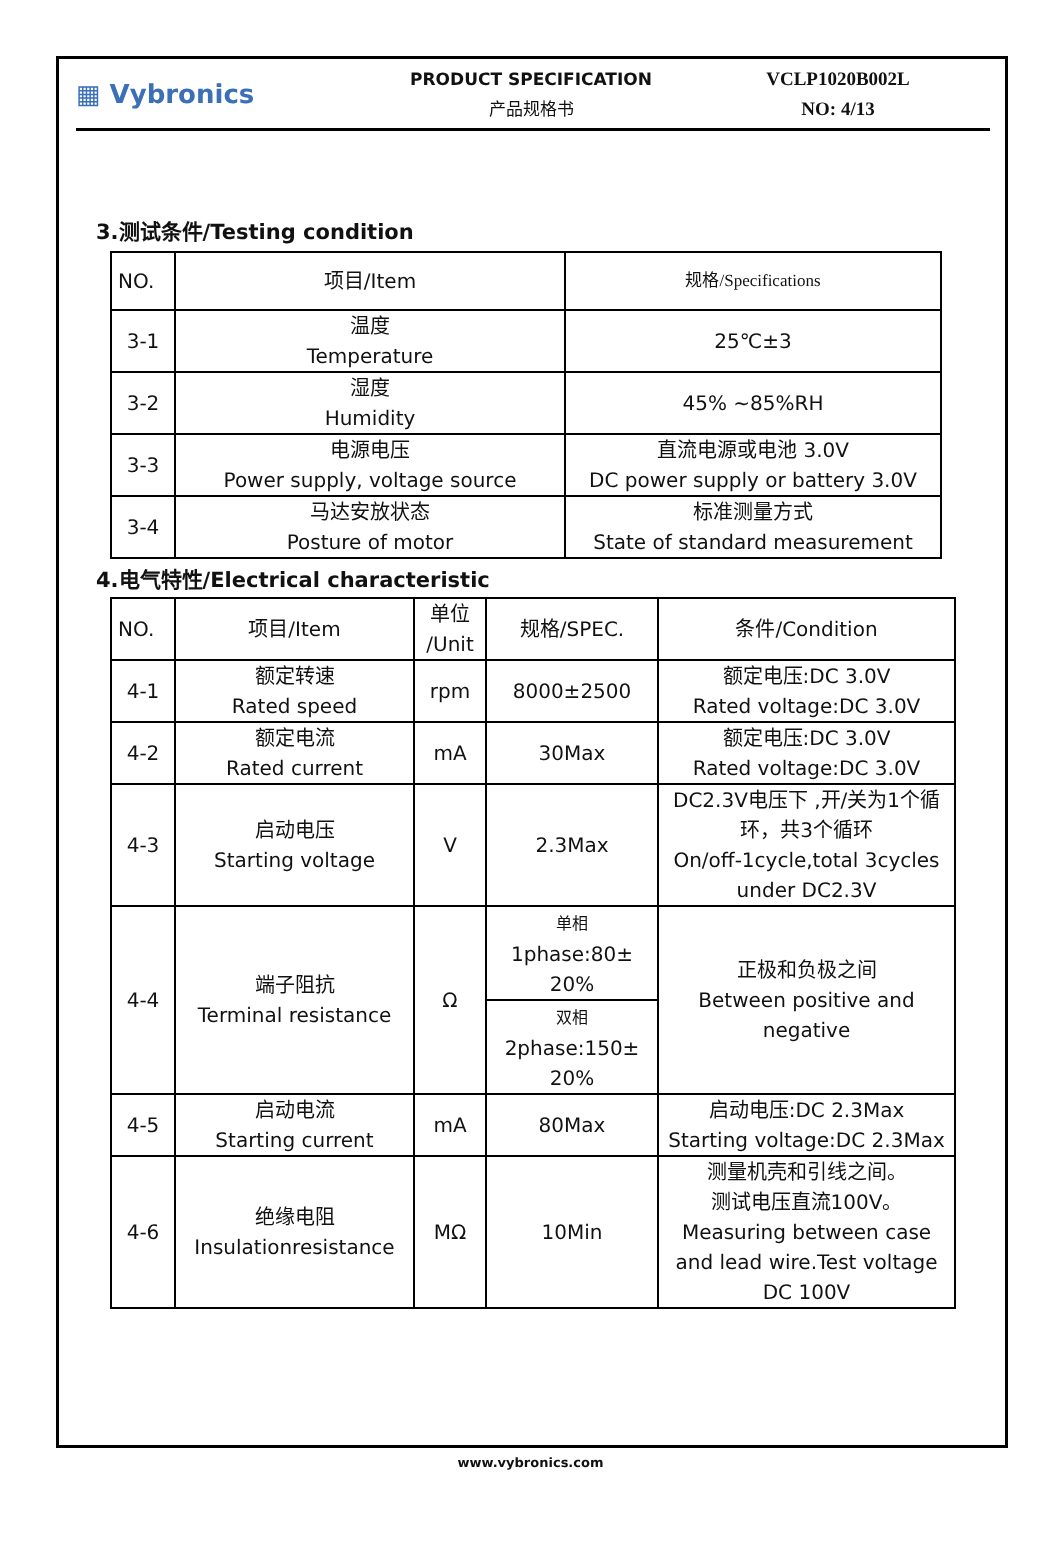▦ Vybronics
PRODUCT SPECIFICATION
产品规格书
VCLP1020B002L
NO: 4/13
3.测试条件/Testing condition
| NO. | 项目/Item | 规格/Specifications |
| --- | --- | --- |
| 3-1 | 温度 Temperature | 25℃±3 |
| 3-2 | 湿度 Humidity | 45% ~85%RH |
| 3-3 | 电源电压 Power supply, voltage source | 直流电源或电池 3.0V DC power supply or battery 3.0V |
| 3-4 | 马达安放状态 Posture of motor | 标准测量方式 State of standard measurement |
4.电气特性/Electrical characteristic
| NO. | 项目/Item | 单位 /Unit | 规格/SPEC. | 条件/Condition |
| --- | --- | --- | --- | --- |
| 4-1 | 额定转速 Rated speed | rpm | 8000±2500 | 额定电压:DC 3.0V Rated voltage:DC 3.0V |
| 4-2 | 额定电流 Rated current | mA | 30Max | 额定电压:DC 3.0V Rated voltage:DC 3.0V |
| 4-3 | 启动电压 Starting voltage | V | 2.3Max | DC2.3V电压下 ,开/关为1个循环，共3个循环 On/off-1cycle,total 3cycles under DC2.3V |
| 4-4 | 端子阻抗 Terminal resistance | Ω | 单相 1phase:80± 20% | 正极和负极之间 Between positive and negative |
| | | | 双相 2phase:150± 20% | |
| 4-5 | 启动电流 Starting current | mA | 80Max | 启动电压:DC 2.3Max Starting voltage:DC 2.3Max |
| 4-6 | 绝缘电阻 Insulationresistance | MΩ | 10Min | 测量机壳和引线之间。 测试电压直流100V。 Measuring between case and lead wire.Test voltage DC 100V |
www.vybronics.com